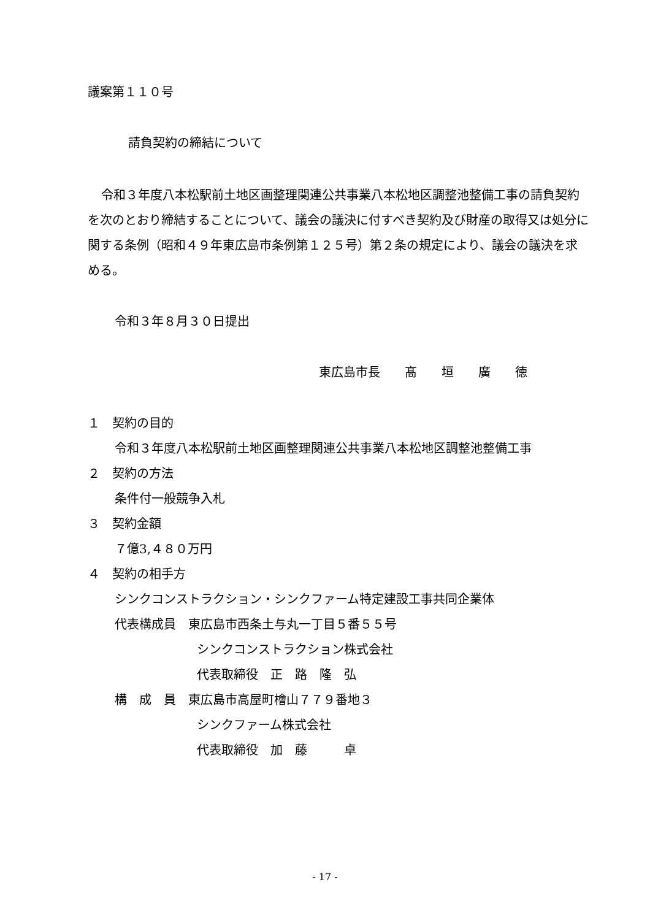議案第１１０号
請負契約の締結について
令和３年度八本松駅前土地区画整理関連公共事業八本松地区調整池整備工事の請負契約を次のとおり締結することについて、議会の議決に付すべき契約及び財産の取得又は処分に関する条例（昭和４９年東広島市条例第１２５号）第２条の規定により、議会の議決を求める。
令和３年８月３０日提出
東広島市長　　髙　　垣　　廣　　徳
１　契約の目的
令和３年度八本松駅前土地区画整理関連公共事業八本松地区調整池整備工事
２　契約の方法
条件付一般競争入札
３　契約金額
７億3,４８０万円
４　契約の相手方
シンクコンストラクション・シンクファーム特定建設工事共同企業体
代表構成員　東広島市西条土与丸一丁目５番５５号
シンクコンストラクション株式会社
代表取締役　正　路　隆　弘
構　成　員　東広島市高屋町檜山７７９番地３
シンクファーム株式会社
代表取締役　加　藤　　　卓
- 17 -